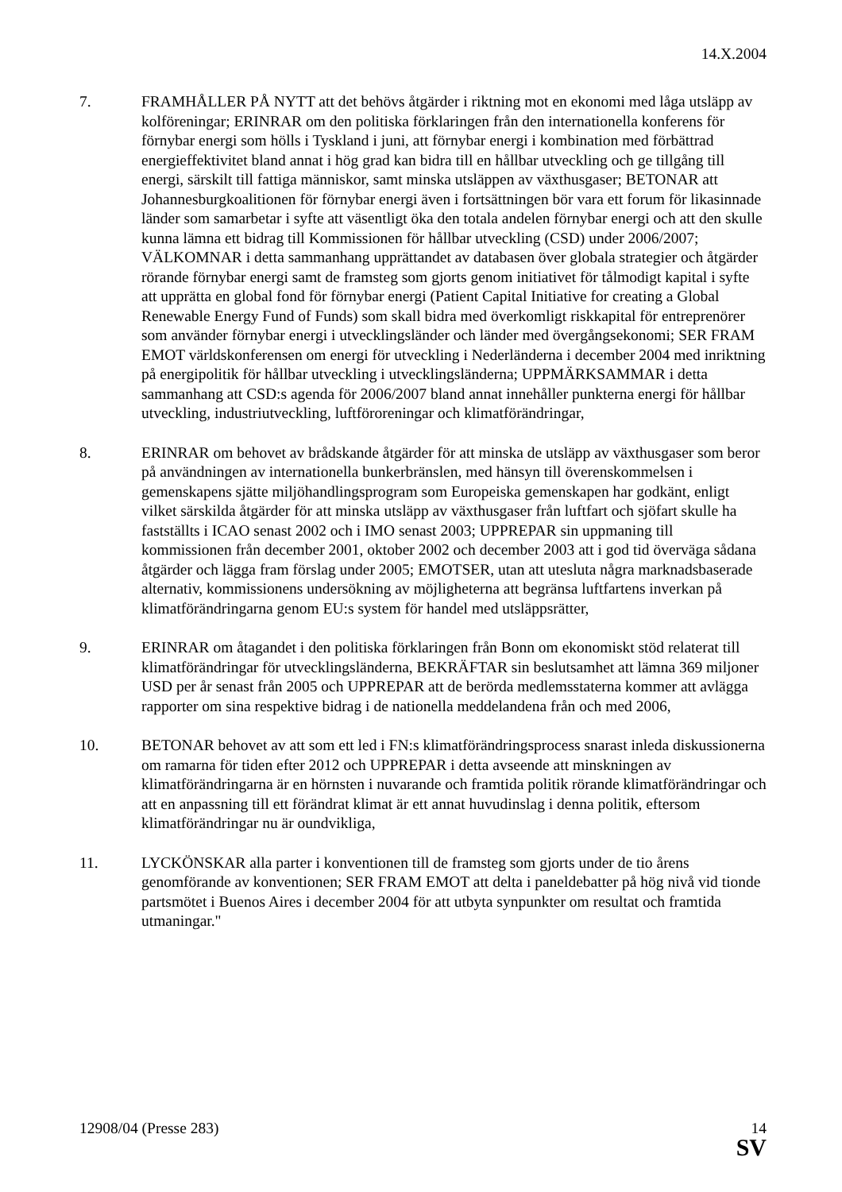14.X.2004
7. FRAMHÅLLER PÅ NYTT att det behövs åtgärder i riktning mot en ekonomi med låga utsläpp av kolföreningar; ERINRAR om den politiska förklaringen från den internationella konferens för förnybar energi som hölls i Tyskland i juni, att förnybar energi i kombination med förbättrad energieffektivitet bland annat i hög grad kan bidra till en hållbar utveckling och ge tillgång till energi, särskilt till fattiga människor, samt minska utsläppen av växthusgaser; BETONAR att Johannesburgkoalitionen för förnybar energi även i fortsättningen bör vara ett forum för likasinnade länder som samarbetar i syfte att väsentligt öka den totala andelen förnybar energi och att den skulle kunna lämna ett bidrag till Kommissionen för hållbar utveckling (CSD) under 2006/2007; VÄLKOMNAR i detta sammanhang upprättandet av databasen över globala strategier och åtgärder rörande förnybar energi samt de framsteg som gjorts genom initiativet för tålmodigt kapital i syfte att upprätta en global fond för förnybar energi (Patient Capital Initiative for creating a Global Renewable Energy Fund of Funds) som skall bidra med överkomligt riskkapital för entreprenörer som använder förnybar energi i utvecklingsländer och länder med övergångsekonomi; SER FRAM EMOT världskonferensen om energi för utveckling i Nederländerna i december 2004 med inriktning på energipolitik för hållbar utveckling i utvecklingsländerna; UPPMÄRKSAMMAR i detta sammanhang att CSD:s agenda för 2006/2007 bland annat innehåller punkterna energi för hållbar utveckling, industriutveckling, luftföroreningar och klimatförändringar,
8. ERINRAR om behovet av brådskande åtgärder för att minska de utsläpp av växthusgaser som beror på användningen av internationella bunkerbränslen, med hänsyn till överenskommelsen i gemenskapens sjätte miljöhandlingsprogram som Europeiska gemenskapen har godkänt, enligt vilket särskilda åtgärder för att minska utsläpp av växthusgaser från luftfart och sjöfart skulle ha fastställts i ICAO senast 2002 och i IMO senast 2003; UPPREPAR sin uppmaning till kommissionen från december 2001, oktober 2002 och december 2003 att i god tid överväga sådana åtgärder och lägga fram förslag under 2005; EMOTSER, utan att utesluta några marknadsbaserade alternativ, kommissionens undersökning av möjligheterna att begränsa luftfartens inverkan på klimatförändringarna genom EU:s system för handel med utsläppsrätter,
9. ERINRAR om åtagandet i den politiska förklaringen från Bonn om ekonomiskt stöd relaterat till klimatförändringar för utvecklingsländerna, BEKRÄFTAR sin beslutsamhet att lämna 369 miljoner USD per år senast från 2005 och UPPREPAR att de berörda medlemsstaterna kommer att avlägga rapporter om sina respektive bidrag i de nationella meddelandena från och med 2006,
10. BETONAR behovet av att som ett led i FN:s klimatförändringsprocess snarast inleda diskussionerna om ramarna för tiden efter 2012 och UPPREPAR i detta avseende att minskningen av klimatförändringarna är en hörnsten i nuvarande och framtida politik rörande klimatförändringar och att en anpassning till ett förändrat klimat är ett annat huvudinslag i denna politik, eftersom klimatförändringar nu är oundvikliga,
11. LYCKÖNSKAR alla parter i konventionen till de framsteg som gjorts under de tio årens genomförande av konventionen; SER FRAM EMOT att delta i paneldebatter på hög nivå vid tionde partsmötet i Buenos Aires i december 2004 för att utbyta synpunkter om resultat och framtida utmaningar."
12908/04 (Presse 283) 14
SV